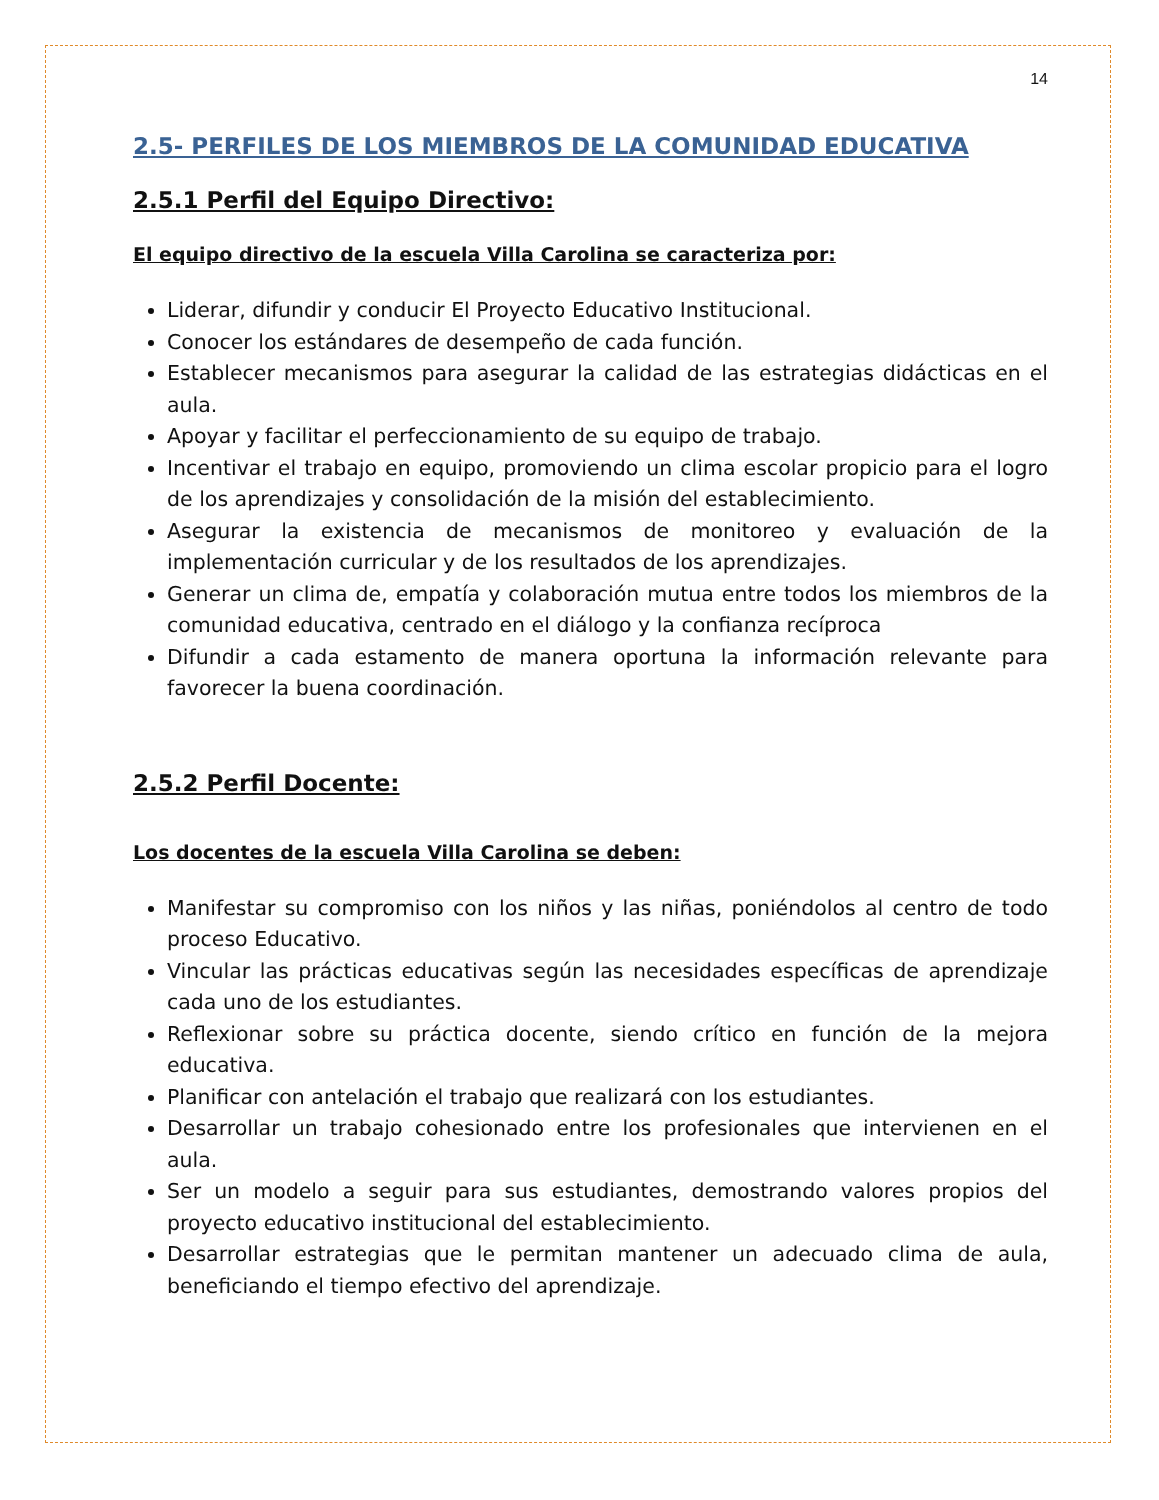14
2.5- PERFILES DE LOS MIEMBROS DE LA COMUNIDAD EDUCATIVA
2.5.1 Perfil del Equipo Directivo:
El equipo directivo de la escuela Villa Carolina se caracteriza por:
Liderar, difundir y conducir El Proyecto Educativo Institucional.
Conocer los estándares de desempeño de cada función.
Establecer mecanismos para asegurar la calidad de las estrategias didácticas en el aula.
Apoyar y facilitar el perfeccionamiento de su equipo de trabajo.
Incentivar el trabajo en equipo, promoviendo un clima escolar propicio para el logro de los aprendizajes y consolidación de la misión del establecimiento.
Asegurar la existencia de mecanismos de monitoreo y evaluación de la implementación curricular y de los resultados de los aprendizajes.
Generar un clima de, empatía y colaboración mutua entre todos los miembros de la comunidad educativa, centrado en el diálogo y la confianza recíproca
Difundir a cada estamento de manera oportuna la información relevante para favorecer la buena coordinación.
2.5.2 Perfil Docente:
Los docentes de la escuela Villa Carolina se deben:
Manifestar su compromiso con los niños y las niñas, poniéndolos al centro de todo proceso Educativo.
Vincular las prácticas educativas según las necesidades específicas de aprendizaje cada uno de los estudiantes.
Reflexionar sobre su práctica docente, siendo crítico en función de la mejora educativa.
Planificar con antelación el trabajo que realizará con los estudiantes.
Desarrollar un trabajo cohesionado entre los profesionales que intervienen en el aula.
Ser un modelo a seguir para sus estudiantes, demostrando valores propios del proyecto educativo institucional del establecimiento.
Desarrollar estrategias que le permitan mantener un adecuado clima de aula, beneficiando el tiempo efectivo del aprendizaje.